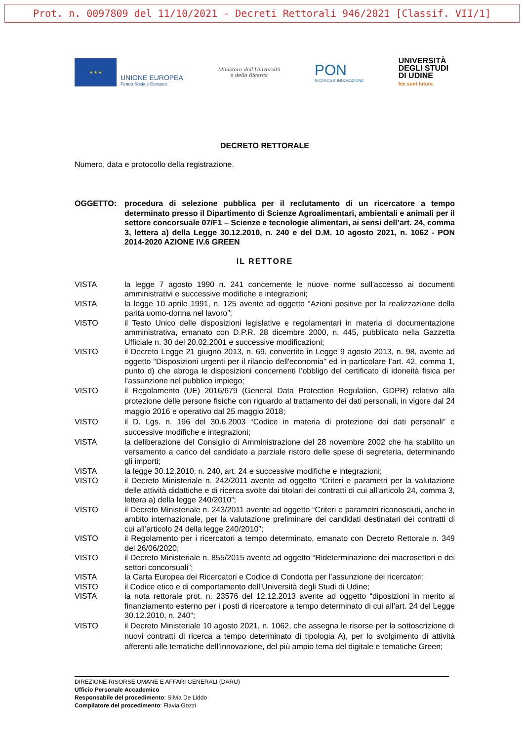Prot. n. 0097809 del 11/10/2021 - Decreti Rettorali 946/2021 [Classif. VII/1]
★ ★ ★
UNIONE EUROPEA
Fondo Sociale Europeo
Ministero dell'Università
e della Ricerca
PON
RICERCA E INNOVAZIONE
UNIVERSITÀ
DEGLI STUDI
DI UDINE
hic sunt futura
DECRETO RETTORALE
Numero, data e protocollo della registrazione.
OGGETTO: procedura di selezione pubblica per il reclutamento di un ricercatore a tempo determinato presso il Dipartimento di Scienze Agroalimentari, ambientali e animali per il settore concorsuale 07/F1 – Scienze e tecnologie alimentari, ai sensi dell’art. 24, comma 3, lettera a) della Legge 30.12.2010, n. 240 e del D.M. 10 agosto 2021, n. 1062 - PON 2014-2020 AZIONE IV.6 GREEN
IL RETTORE
VISTA la legge 7 agosto 1990 n. 241 concernente le nuove norme sull'accesso ai documenti amministrativi e successive modifiche e integrazioni;
VISTA la legge 10 aprile 1991, n. 125 avente ad oggetto “Azioni positive per la realizzazione della parità uomo-donna nel lavoro”;
VISTO il Testo Unico delle disposizioni legislative e regolamentari in materia di documentazione amministrativa, emanato con D.P.R. 28 dicembre 2000, n. 445, pubblicato nella Gazzetta Ufficiale n. 30 del 20.02.2001 e successive modificazioni;
VISTO il Decreto Legge 21 giugno 2013, n. 69, convertito in Legge 9 agosto 2013, n. 98, avente ad oggetto “Disposizioni urgenti per il rilancio dell'economia” ed in particolare l’art. 42, comma 1, punto d) che abroga le disposizioni concernenti l’obbligo del certificato di idoneità fisica per l’assunzione nel pubblico impiego;
VISTO il Regolamento (UE) 2016/679 (General Data Protection Regulation, GDPR) relativo alla protezione delle persone fisiche con riguardo al trattamento dei dati personali, in vigore dal 24 maggio 2016 e operativo dal 25 maggio 2018;
VISTO il D. Lgs. n. 196 del 30.6.2003 “Codice in materia di protezione dei dati personali” e successive modifiche e integrazioni;
VISTA la deliberazione del Consiglio di Amministrazione del 28 novembre 2002 che ha stabilito un versamento a carico del candidato a parziale ristoro delle spese di segreteria, determinando gli importi;
VISTA la legge 30.12.2010, n. 240, art. 24 e successive modifiche e integrazioni;
VISTO il Decreto Ministeriale n. 242/2011 avente ad oggetto “Criteri e parametri per la valutazione delle attività didattiche e di ricerca svolte dai titolari dei contratti di cui all’articolo 24, comma 3, lettera a) della legge 240/2010”;
VISTO il Decreto Ministeriale n. 243/2011 avente ad oggetto “Criteri e parametri riconosciuti, anche in ambito internazionale, per la valutazione preliminare dei candidati destinatari dei contratti di cui all’articolo 24 della legge 240/2010”;
VISTO il Regolamento per i ricercatori a tempo determinato, emanato con Decreto Rettorale n. 349 del 26/06/2020;
VISTO il Decreto Ministeriale n. 855/2015 avente ad oggetto “Rideterminazione dei macrosettori e dei settori concorsuali”;
VISTA la Carta Europea dei Ricercatori e Codice di Condotta per l’assunzione dei ricercatori;
VISTO il Codice etico e di comportamento dell’Università degli Studi di Udine;
VISTA la nota rettorale prot. n. 23576 del 12.12.2013 avente ad oggetto “diposizioni in merito al finanziamento esterno per i posti di ricercatore a tempo determinato di cui all’art. 24 del Legge 30.12.2010, n. 240”;
VISTO il Decreto Ministeriale 10 agosto 2021, n. 1062, che assegna le risorse per la sottoscrizione di nuovi contratti di ricerca a tempo determinato di tipologia A), per lo svolgimento di attività afferenti alle tematiche dell’innovazione, del più ampio tema del digitale e tematiche Green;
DIREZIONE RISORSE UMANE E AFFARI GENERALI (DARU)
Ufficio Personale Accademico
Responsabile del procedimento: Silvia De Liddo
Compilatore del procedimento: Flavia Gozzi